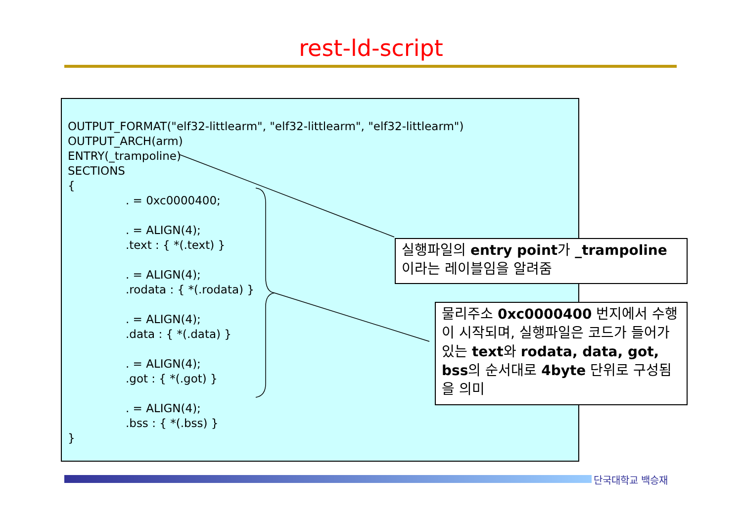rest-ld-script
OUTPUT_FORMAT("elf32-littlearm", "elf32-littlearm", "elf32-littlearm")
OUTPUT_ARCH(arm)
ENTRY(_trampoline)
SECTIONS
{
. = 0xc0000400;
. = ALIGN(4);
.text : { *(.text) }
. = ALIGN(4);
.rodata : { *(.rodata) }
. = ALIGN(4);
.data : { *(.data) }
. = ALIGN(4);
.got : { *(.got) }
. = ALIGN(4);
.bss : { *(.bss) }
}
실행파일의 entry point가 _trampoline 이라는 레이블임을 알려줌
물리주소 0xc0000400 번지에서 수행이 시작되며, 실행파일은 코드가 들어가 있는 text와 rodata, data, got, bss의 순서대로 4byte 단위로 구성됨을 의미
단국대학교 백승재